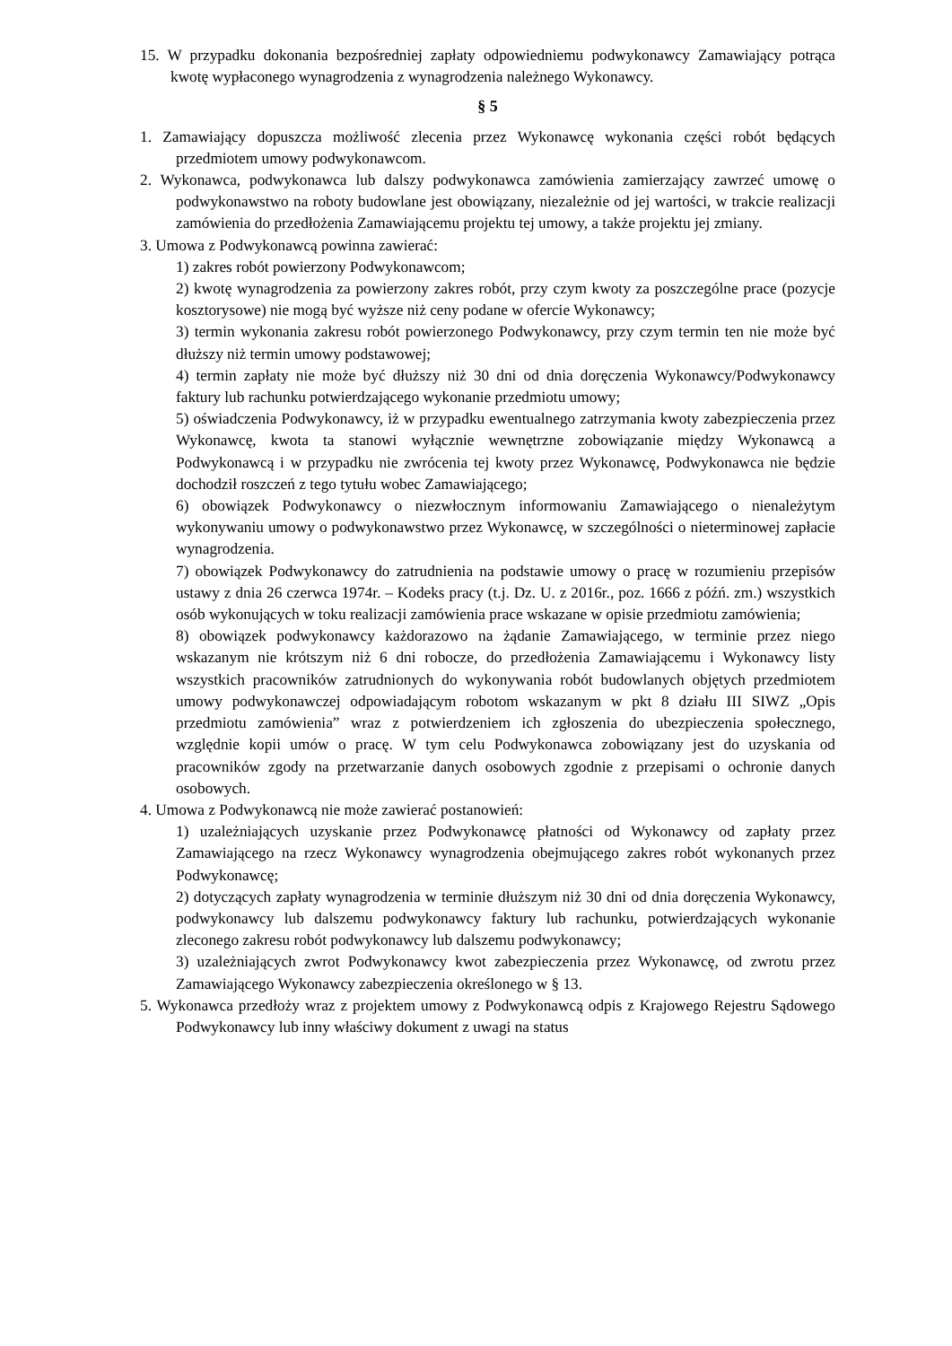15. W przypadku dokonania bezpośredniej zapłaty odpowiedniemu podwykonawcy Zamawiający potrąca kwotę wypłaconego wynagrodzenia z wynagrodzenia należnego Wykonawcy.
§ 5
1. Zamawiający dopuszcza możliwość zlecenia przez Wykonawcę wykonania części robót będących przedmiotem umowy podwykonawcom.
2. Wykonawca, podwykonawca lub dalszy podwykonawca zamówienia zamierzający zawrzeć umowę o podwykonawstwo na roboty budowlane jest obowiązany, niezależnie od jej wartości, w trakcie realizacji zamówienia do przedłożenia Zamawiającemu projektu tej umowy, a także projektu jej zmiany.
3. Umowa z Podwykonawcą powinna zawierać:
1) zakres robót powierzony Podwykonawcom;
2) kwotę wynagrodzenia za powierzony zakres robót, przy czym kwoty za poszczególne prace (pozycje kosztorysowe) nie mogą być wyższe niż ceny podane w ofercie Wykonawcy;
3) termin wykonania zakresu robót powierzonego Podwykonawcy, przy czym termin ten nie może być dłuższy niż termin umowy podstawowej;
4) termin zapłaty nie może być dłuższy niż 30 dni od dnia doręczenia Wykonawcy/Podwykonawcy faktury lub rachunku potwierdzającego wykonanie przedmiotu umowy;
5) oświadczenia Podwykonawcy, iż w przypadku ewentualnego zatrzymania kwoty zabezpieczenia przez Wykonawcę, kwota ta stanowi wyłącznie wewnętrzne zobowiązanie między Wykonawcą a Podwykonawcą i w przypadku nie zwrócenia tej kwoty przez Wykonawcę, Podwykonawca nie będzie dochodził roszczeń z tego tytułu wobec Zamawiającego;
6) obowiązek Podwykonawcy o niezwłocznym informowaniu Zamawiającego o nienależytym wykonywaniu umowy o podwykonawstwo przez Wykonawcę, w szczególności o nieterminowej zapłacie wynagrodzenia.
7) obowiązek Podwykonawcy do zatrudnienia na podstawie umowy o pracę w rozumieniu przepisów ustawy z dnia 26 czerwca 1974r. – Kodeks pracy (t.j. Dz. U. z 2016r., poz. 1666 z późń. zm.) wszystkich osób wykonujących w toku realizacji zamówienia prace wskazane w opisie przedmiotu zamówienia;
8) obowiązek podwykonawcy każdorazowo na żądanie Zamawiającego, w terminie przez niego wskazanym nie krótszym niż 6 dni robocze, do przedłożenia Zamawiającemu i Wykonawcy listy wszystkich pracowników zatrudnionych do wykonywania robót budowlanych objętych przedmiotem umowy podwykonawczej odpowiadającym robotom wskazanym w pkt 8 działu III SIWZ „Opis przedmiotu zamówienia” wraz z potwierdzeniem ich zgłoszenia do ubezpieczenia społecznego, względnie kopii umów o pracę. W tym celu Podwykonawca zobowiązany jest do uzyskania od pracowników zgody na przetwarzanie danych osobowych zgodnie z przepisami o ochronie danych osobowych.
4. Umowa z Podwykonawcą nie może zawierać postanowień:
1) uzależniających uzyskanie przez Podwykonawcę płatności od Wykonawcy od zapłaty przez Zamawiającego na rzecz Wykonawcy wynagrodzenia obejmującego zakres robót wykonanych przez Podwykonawcę;
2) dotyczących zapłaty wynagrodzenia w terminie dłuższym niż 30 dni od dnia doręczenia Wykonawcy, podwykonawcy lub dalszemu podwykonawcy faktury lub rachunku, potwierdzających wykonanie zleconego zakresu robót podwykonawcy lub dalszemu podwykonawcy;
3) uzależniających zwrot Podwykonawcy kwot zabezpieczenia przez Wykonawcę, od zwrotu przez Zamawiającego Wykonawcy zabezpieczenia określonego w § 13.
5. Wykonawca przedłoży wraz z projektem umowy z Podwykonawcą odpis z Krajowego Rejestru Sądowego Podwykonawcy lub inny właściwy dokument z uwagi na status